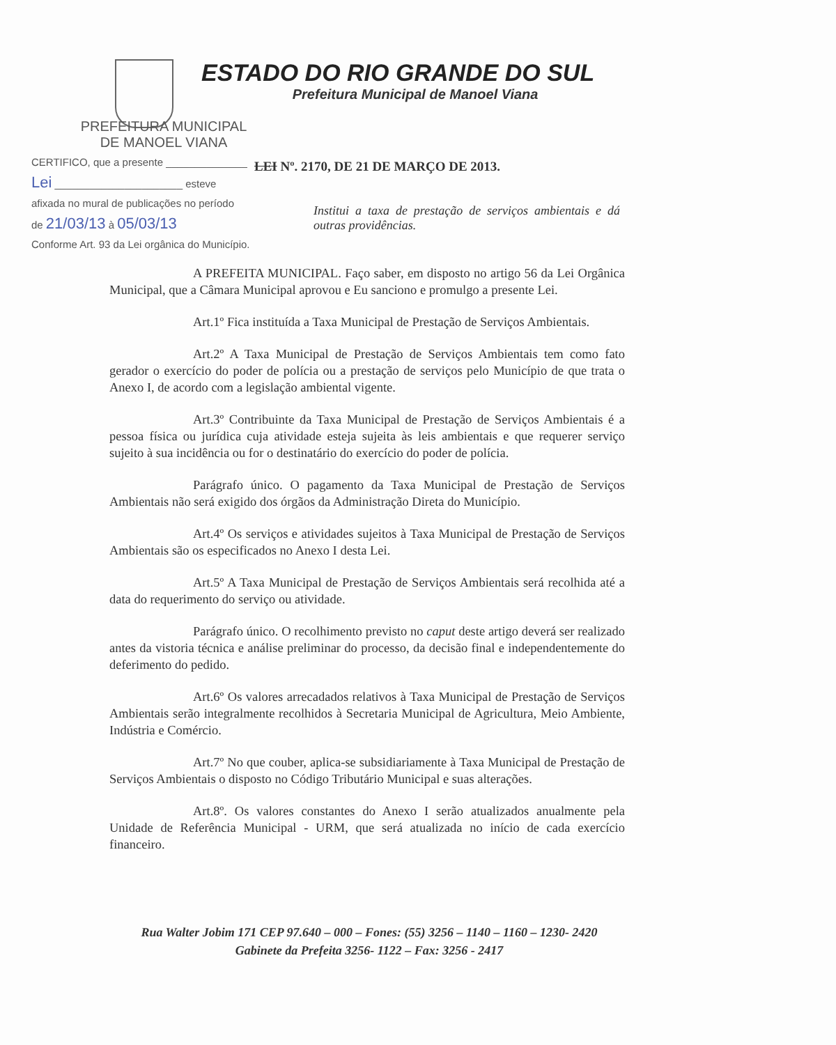ESTADO DO RIO GRANDE DO SUL
Prefeitura Municipal de Manoel Viana
PREFEITURA MUNICIPAL
DE MANOEL VIANA
CERTIFICO, que a presente ______________
Lei ______________________ esteve
afixada no mural de publicações no período
de 21/03/13 à 05/03/13
Conforme Art. 93 da Lei orgânica do Município.
LEI Nº. 2170, DE 21 DE MARÇO DE 2013.
Institui a taxa de prestação de serviços ambientais e dá outras providências.
A PREFEITA MUNICIPAL. Faço saber, em disposto no artigo 56 da Lei Orgânica Municipal, que a Câmara Municipal aprovou e Eu sanciono e promulgo a presente Lei.
Art.1º Fica instituída a Taxa Municipal de Prestação de Serviços Ambientais.
Art.2º A Taxa Municipal de Prestação de Serviços Ambientais tem como fato gerador o exercício do poder de polícia ou a prestação de serviços pelo Município de que trata o Anexo I, de acordo com a legislação ambiental vigente.
Art.3º Contribuinte da Taxa Municipal de Prestação de Serviços Ambientais é a pessoa física ou jurídica cuja atividade esteja sujeita às leis ambientais e que requerer serviço sujeito à sua incidência ou for o destinatário do exercício do poder de polícia.
Parágrafo único. O pagamento da Taxa Municipal de Prestação de Serviços Ambientais não será exigido dos órgãos da Administração Direta do Município.
Art.4º Os serviços e atividades sujeitos à Taxa Municipal de Prestação de Serviços Ambientais são os especificados no Anexo I desta Lei.
Art.5º A Taxa Municipal de Prestação de Serviços Ambientais será recolhida até a data do requerimento do serviço ou atividade.
Parágrafo único. O recolhimento previsto no caput deste artigo deverá ser realizado antes da vistoria técnica e análise preliminar do processo, da decisão final e independentemente do deferimento do pedido.
Art.6º Os valores arrecadados relativos à Taxa Municipal de Prestação de Serviços Ambientais serão integralmente recolhidos à Secretaria Municipal de Agricultura, Meio Ambiente, Indústria e Comércio.
Art.7º No que couber, aplica-se subsidiariamente à Taxa Municipal de Prestação de Serviços Ambientais o disposto no Código Tributário Municipal e suas alterações.
Art.8º. Os valores constantes do Anexo I serão atualizados anualmente pela Unidade de Referência Municipal - URM, que será atualizada no início de cada exercício financeiro.
Rua Walter Jobim 171 CEP 97.640 – 000 – Fones: (55) 3256 – 1140 – 1160 – 1230- 2420
Gabinete da Prefeita 3256- 1122 – Fax: 3256 - 2417